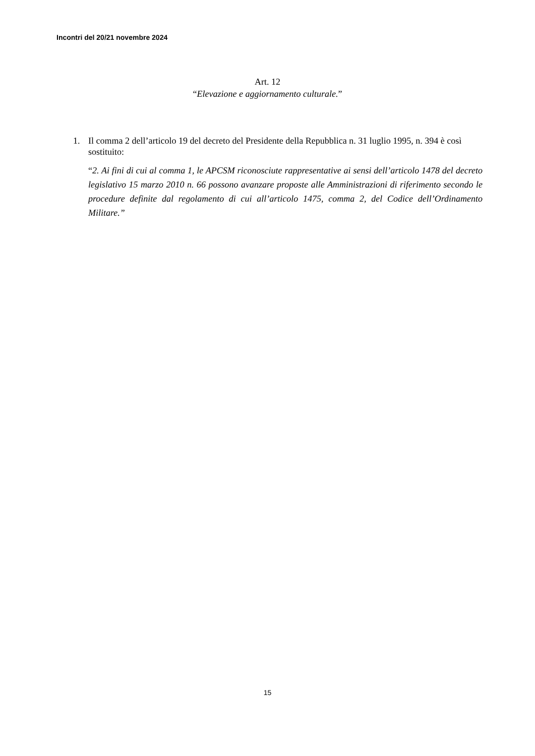Incontri del 20/21 novembre 2024
Art. 12
“Elevazione e aggiornamento culturale.”
1. Il comma 2 dell’articolo 19 del decreto del Presidente della Repubblica n. 31 luglio 1995, n. 394 è così sostituito:
“2. Ai fini di cui al comma 1, le APCSM riconosciute rappresentative ai sensi dell’articolo 1478 del decreto legislativo 15 marzo 2010 n. 66 possono avanzare proposte alle Amministrazioni di riferimento secondo le procedure definite dal regolamento di cui all’articolo 1475, comma 2, del Codice dell’Ordinamento Militare.”
15